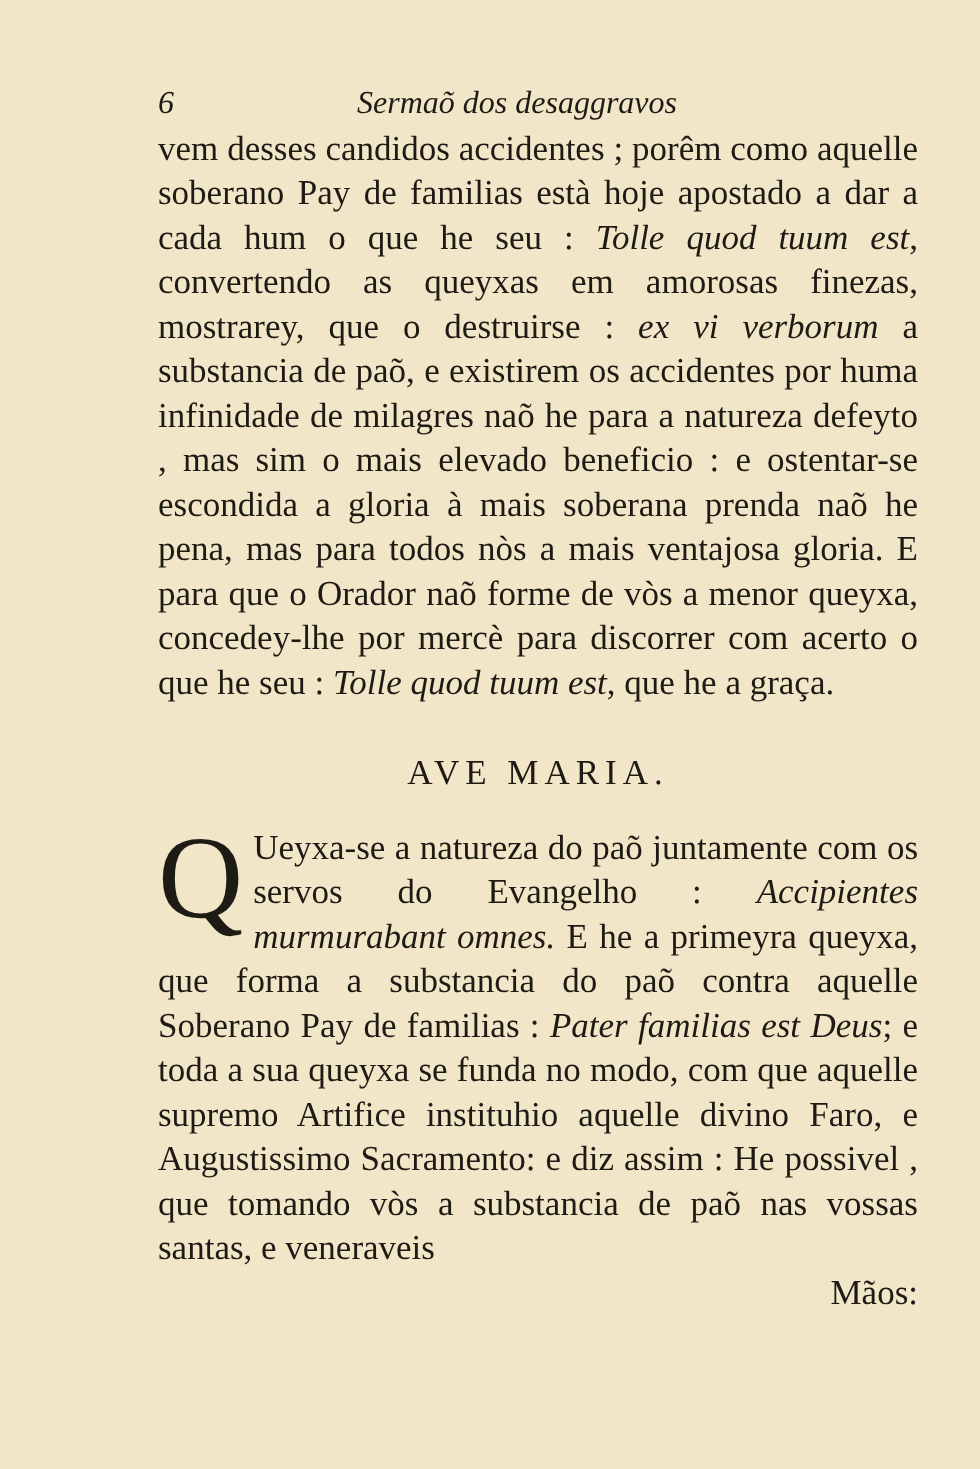6 Sermaõ dos desaggravos
vem desses candidos accidentes ; porêm como aquelle soberano Pay de familias està hoje apostado a dar a cada hum o que he seu : Tolle quod tuum est, convertendo as queyxas em amorosas finezas, mostrarey, que o destruirse : ex vi verborum a substancia de paõ, e existirem os accidentes por huma infinidade de milagres naõ he para a natureza defeyto , mas sim o mais elevado beneficio : e ostentar-se escondida a gloria à mais soberana prenda naõ he pena, mas para todos nòs a mais ventajosa gloria. E para que o Orador naõ forme de vòs a menor queyxa, concedey-lhe por mercè para discorrer com acerto o que he seu : Tolle quod tuum est, que he a graça.
AVE MARIA.
QUeyxa-se a natureza do paõ juntamente com os servos do Evangelho : Accipientes murmurabant omnes. E he a primeyra queyxa, que forma a substancia do paõ contra aquelle Soberano Pay de familias : Pater familias est Deus; e toda a sua queyxa se funda no modo, com que aquelle supremo Artifice instituhio aquelle divino Faro, e Augustissimo Sacramento: e diz assim : He possivel , que tomando vòs a substancia de paõ nas vossas santas, e veneraveis
Mãos: